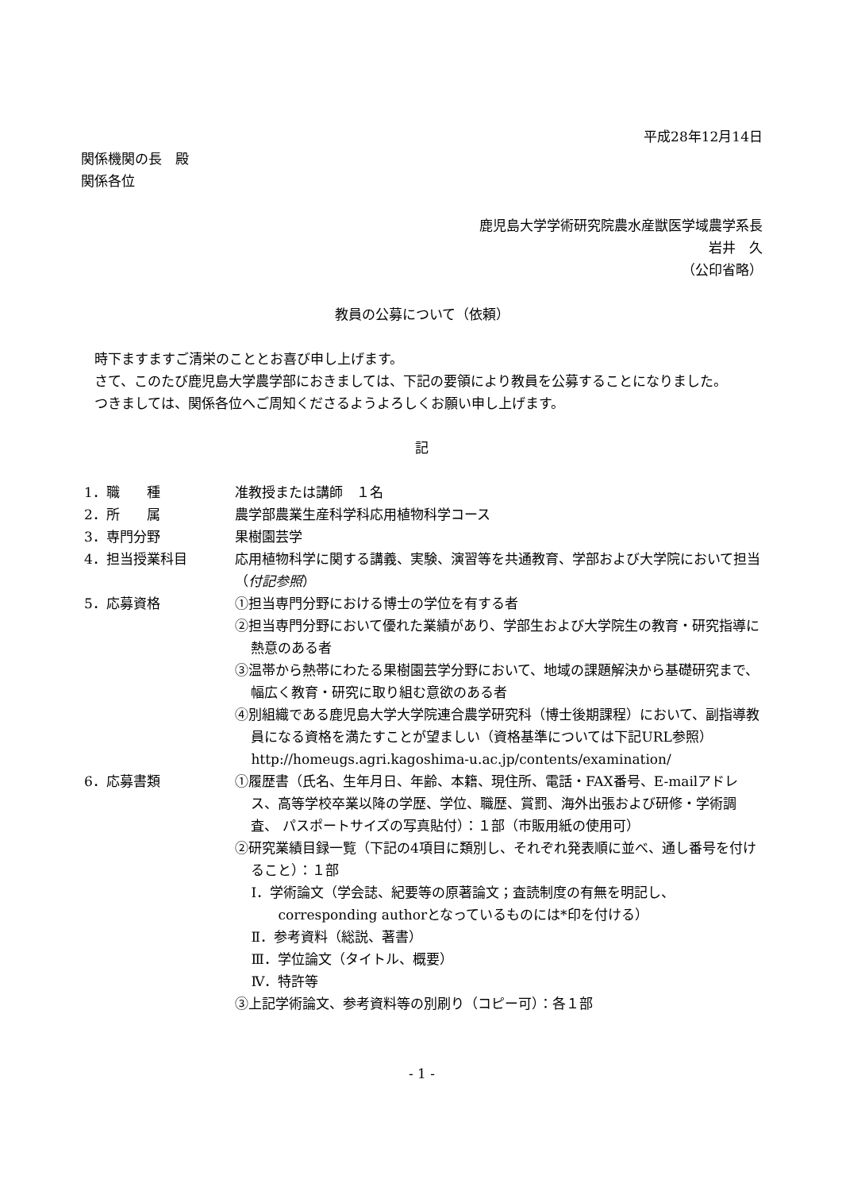平成28年12月14日
関係機関の長　殿
関係各位
鹿児島大学学術研究院農水産獣医学域農学系長
岩井　久
（公印省略）
教員の公募について（依頼）
時下ますますご清栄のこととお喜び申し上げます。
さて、このたび鹿児島大学農学部におきましては、下記の要領により教員を公募することになりました。
つきましては、関係各位へご周知くださるようよろしくお願い申し上げます。
記
1．職　　種 准教授または講師　１名
2．所　　属 農学部農業生産科学科応用植物科学コース
3．専門分野 果樹園芸学
4．担当授業科目 応用植物科学に関する講義、実験、演習等を共通教育、学部および大学院において担当（付記参照）
5．応募資格 ①担当専門分野における博士の学位を有する者
②担当専門分野において優れた業績があり、学部生および大学院生の教育・研究指導に熱意のある者
③温帯から熱帯にわたる果樹園芸学分野において、地域の課題解決から基礎研究まで、幅広く教育・研究に取り組む意欲のある者
④別組織である鹿児島大学大学院連合農学研究科（博士後期課程）において、副指導教員になる資格を満たすことが望ましい（資格基準については下記URL参照）
http://homeugs.agri.kagoshima-u.ac.jp/contents/examination/
6．応募書類 ①履歴書（氏名、生年月日、年齢、本籍、現住所、電話・FAX番号、E-mailアドレス、高等学校卒業以降の学歴、学位、職歴、賞罰、海外出張および研修・学術調査、 パスポートサイズの写真貼付）：１部（市販用紙の使用可）
②研究業績目録一覧（下記の4項目に類別し、それぞれ発表順に並べ、通し番号を付けること）：１部
Ⅰ．学術論文（学会誌、紀要等の原著論文；査読制度の有無を明記し、corresponding authorとなっているものには*印を付ける）
Ⅱ．参考資料（総説、著書）
Ⅲ．学位論文（タイトル、概要）
Ⅳ．特許等
③上記学術論文、参考資料等の別刷り（コピー可）：各１部
- 1 -